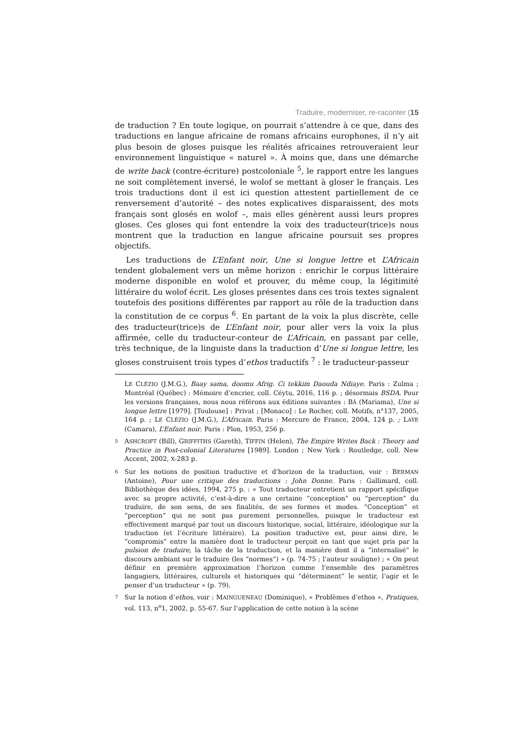Traduire, moderniser, re-raconter (15
de traduction ? En toute logique, on pourrait s’attendre à ce que, dans des traductions en langue africaine de romans africains europhones, il n’y ait plus besoin de gloses puisque les réalités africaines retrouveraient leur environnement linguistique « naturel ». À moins que, dans une démarche de write back (contre-écriture) postcoloniale <sup>5</sup>, le rapport entre les langues ne soit complètement inversé, le wolof se mettant à gloser le français. Les trois traductions dont il est ici question attestent partiellement de ce renversement d’autorité – des notes explicatives disparaissent, des mots français sont glosés en wolof –, mais elles génèrent aussi leurs propres gloses. Ces gloses qui font entendre la voix des traducteur(trice)s nous montrent que la traduction en langue africaine poursuit ses propres objectifs.
Les traductions de L’Enfant noir, Une si longue lettre et L’Africain tendent globalement vers un même horizon : enrichir le corpus littéraire moderne disponible en wolof et prouver, du même coup, la légitimité littéraire du wolof écrit. Les gloses présentes dans ces trois textes signalent toutefois des positions différentes par rapport au rôle de la traduction dans la constitution de ce corpus <sup>6</sup>. En partant de la voix la plus discrète, celle des traducteur(trice)s de L’Enfant noir, pour aller vers la voix la plus affirmée, celle du traducteur-conteur de L’Africain, en passant par celle, très technique, de la linguiste dans la traduction d’Une si longue lettre, les gloses construisent trois types d’ethos traductifs <sup>7</sup> : le traducteur-passeur
LE CLÉZIO (J.M.G.), Baay sama, doomu Afrig. Ci tekkim Daouda Ndiaye. Paris : Zulma ; Montréal (Québec) : Mémoire d’encrier, coll. Céytu, 2016, 116 p. ; désormais BSDA. Pour les versions françaises, nous nous référons aux éditions suivantes : BÂ (Mariama), Une si longue lettre [1979]. [Toulouse] : Privat ; [Monaco] : Le Rocher, coll. Motifs, n°137, 2005, 164 p. ; LE CLÉZIO (J.M.G.), L’Africain. Paris : Mercure de France, 2004, 124 p. ; LAYE (Camara), L’Enfant noir. Paris : Plon, 1953, 256 p.
5 ASHCROFT (Bill), GRIFFITHS (Gareth), TIFFIN (Helen), The Empire Writes Back : Theory and Practice in Post-colonial Literatures [1989]. London ; New York : Routledge, coll. New Accent, 2002, X-283 p.
6 Sur les notions de position traductive et d’horizon de la traduction, voir : BERMAN (Antoine), Pour une critique des traductions : John Donne. Paris : Gallimard, coll. Bibliothèque des idées, 1994, 275 p. : « Tout traducteur entretient un rapport spécifique avec sa propre activité, c’est-à-dire a une certaine “conception” ou “perception” du traduire, de son sens, de ses finalités, de ses formes et modes. “Conception” et “perception” qui ne sont pas purement personnelles, puisque le traducteur est effectivement marqué par tout un discours historique, social, littéraire, idéologique sur la traduction (et l’écriture littéraire). La position traductive est, pour ainsi dire, le “compromis” entre la manière dont le traducteur perçoit en tant que sujet pris par la pulsion de traduire, la tâche de la traduction, et la manière dont il a “internalisé” le discours ambiant sur le traduire (les “normes”) » (p. 74-75 ; l’auteur souligne) ; « On peut définir en première approximation l’horizon comme l’ensemble des paramètres langagiers, littéraires, culturels et historiques qui “déterminent” le sentir, l’agir et le penser d’un traducteur » (p. 79).
7 Sur la notion d’ethos, voir : MAINGUENEAU (Dominique), « Problèmes d’ethos », Pratiques, vol. 113, n<sup>o</sup>1, 2002, p. 55-67. Sur l’application de cette notion à la scène